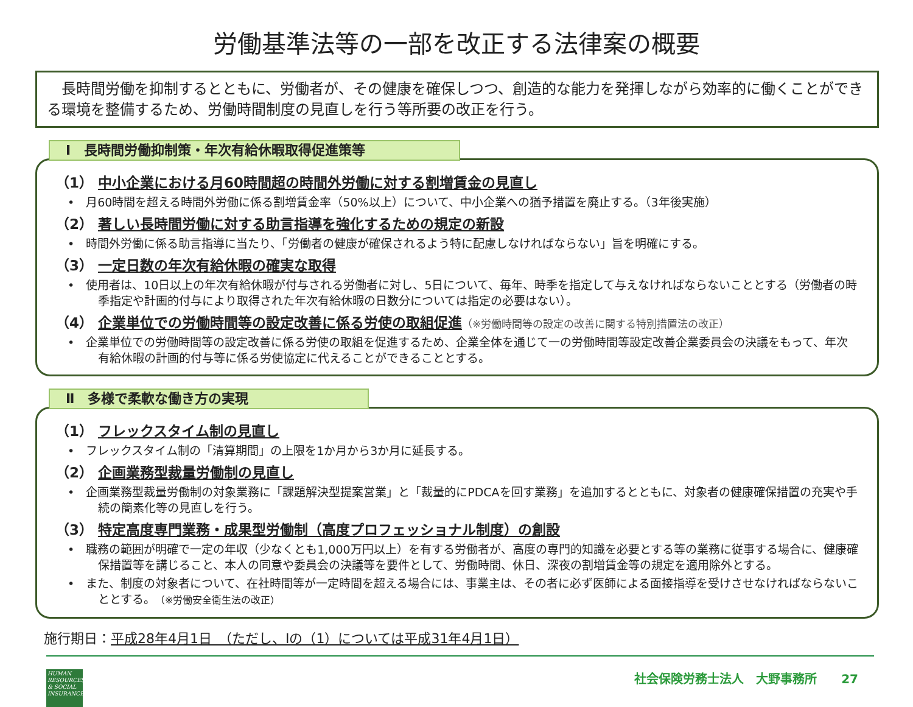労働基準法等の一部を改正する法律案の概要
　長時間労働を抑制するとともに、労働者が、その健康を確保しつつ、創造的な能力を発揮しながら効率的に働くことができる環境を整備するため、労働時間制度の見直しを行う等所要の改正を行う。
Ⅰ　長時間労働抑制策・年次有給休暇取得促進策等
（1） 中小企業における月60時間超の時間外労働に対する割増賃金の見直し
•　月60時間を超える時間外労働に係る割増賃金率（50%以上）について、中小企業への猶予措置を廃止する。（3年後実施）
（2） 著しい長時間労働に対する助言指導を強化するための規定の新設
•　時間外労働に係る助言指導に当たり、「労働者の健康が確保されるよう特に配慮しなければならない」旨を明確にする。
（3） 一定日数の年次有給休暇の確実な取得
•　使用者は、10日以上の年次有給休暇が付与される労働者に対し、5日について、毎年、時季を指定して与えなければならないこととする（労働者の時季指定や計画的付与により取得された年次有給休暇の日数分については指定の必要はない）。
（4） 企業単位での労働時間等の設定改善に係る労使の取組促進（※労働時間等の設定の改善に関する特別措置法の改正）
•　企業単位での労働時間等の設定改善に係る労使の取組を促進するため、企業全体を通じて一の労働時間等設定改善企業委員会の決議をもって、年次有給休暇の計画的付与等に係る労使協定に代えることができることとする。
Ⅱ　多様で柔軟な働き方の実現
（1） フレックスタイム制の見直し
•　フレックスタイム制の「清算期間」の上限を1か月から3か月に延長する。
（2） 企画業務型裁量労働制の見直し
•　企画業務型裁量労働制の対象業務に「課題解決型提案営業」と「裁量的にPDCAを回す業務」を追加するとともに、対象者の健康確保措置の充実や手続の簡素化等の見直しを行う。
（3） 特定高度専門業務・成果型労働制（高度プロフェッショナル制度）の創設
•　職務の範囲が明確で一定の年収（少なくとも1,000万円以上）を有する労働者が、高度の専門的知識を必要とする等の業務に従事する場合に、健康確保措置等を講じること、本人の同意や委員会の決議等を要件として、労働時間、休日、深夜の割増賃金等の規定を適用除外とする。
•　また、制度の対象者について、在社時間等が一定時間を超える場合には、事業主は、その者に必ず医師による面接指導を受けさせなければならないこととする。（※労働安全衛生法の改正）
施行期日：平成28年4月1日　（ただし、Ⅰの（1）については平成31年4月1日）
HUMAN RESOURCES & SOCIAL INSURANCE
社会保険労務士法人　大野事務所　　27